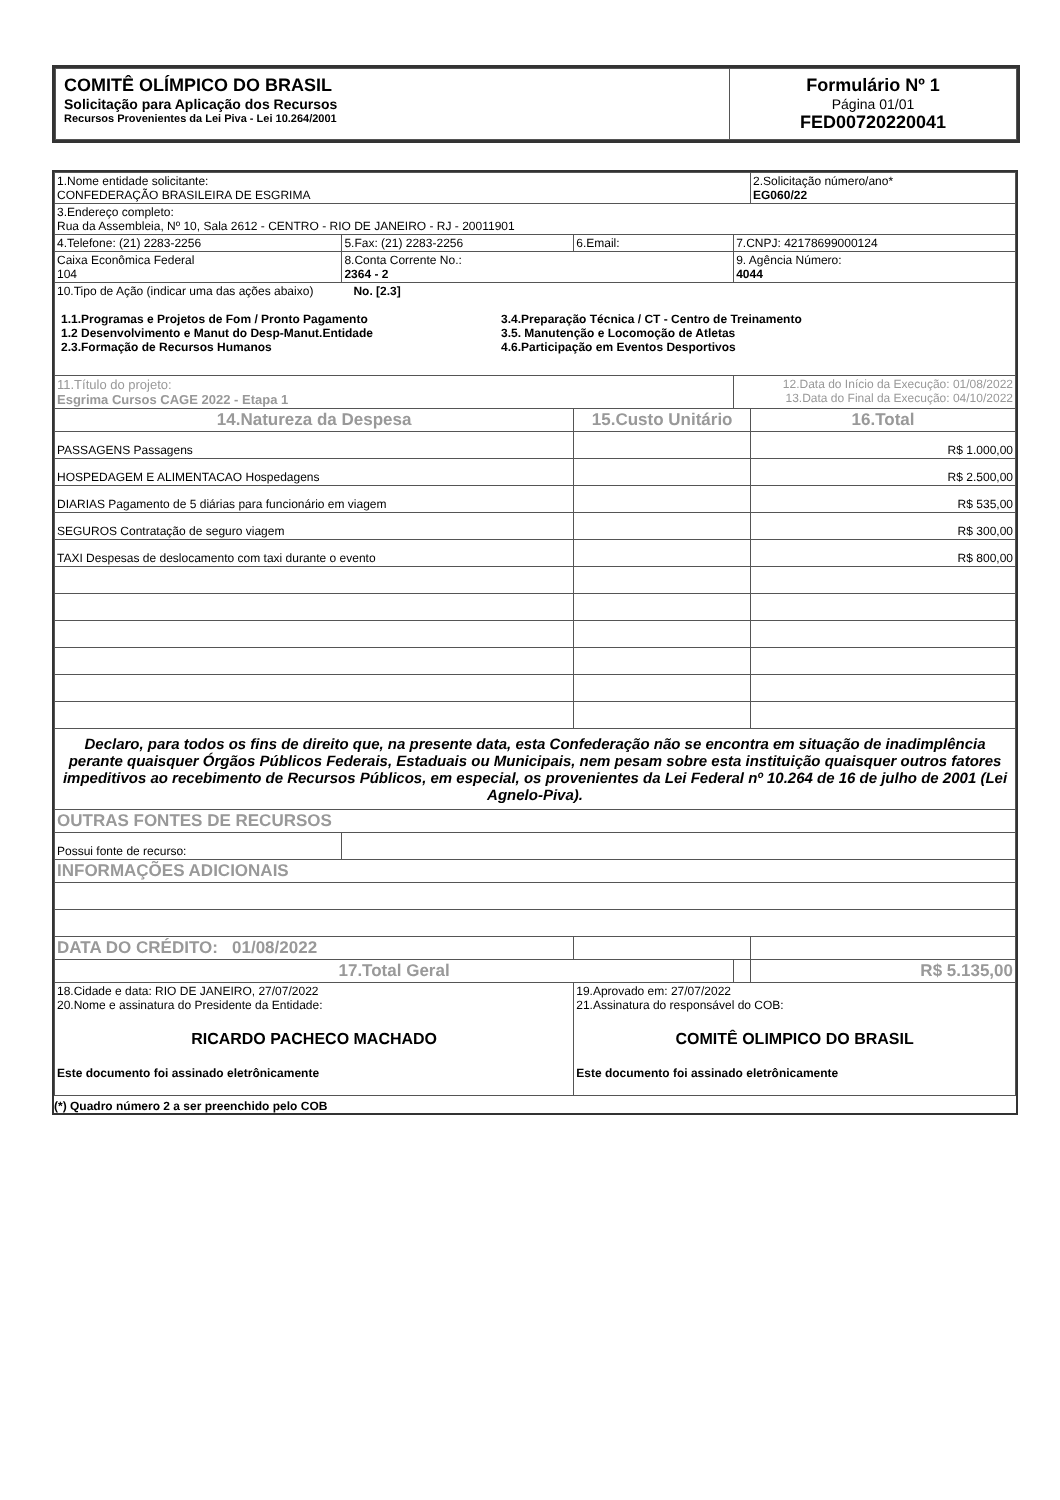| COMITÊ OLÍMPICO DO BRASIL Solicitação para Aplicação dos Recursos Recursos Provenientes da Lei Piva - Lei 10.264/2001 | Formulário Nº 1 Página 01/01 FED00720220041 |
| 1.Nome entidade solicitante: CONFEDERAÇÃO BRASILEIRA DE ESGRIMA | | | | 2.Solicitação número/ano* EG060/22 |
| 3.Endereço completo: Rua da Assembleia, Nº 10, Sala 2612 - CENTRO - RIO DE JANEIRO - RJ - 20011901 | | | | |
| 4.Telefone: (21) 2283-2256 | 5.Fax: (21) 2283-2256 | 6.Email: | 7.CNPJ: 42178699000124 | |
| Caixa Econômica Federal 104 | 8.Conta Corrente No.: 2364 - 2 | | 9. Agência Número: 4044 | |
| 10.Tipo de Ação (indicar uma das ações abaixo) No. [2.3] 1.1.Programas e Projetos de Fom / Pronto Pagamento 1.2 Desenvolvimento e Manut do Desp-Manut.Entidade 2.3.Formação de Recursos Humanos 3.4.Preparação Técnica / CT - Centro de Treinamento 3.5. Manutenção e Locomoção de Atletas 4.6.Participação em Eventos Desportivos | | | | |
| 11.Título do projeto: Esgrima Cursos CAGE 2022 - Etapa 1 | | | 12.Data do Início da Execução: 01/08/2022 13.Data do Final da Execução: 04/10/2022 | |
| 14.Natureza da Despesa | | 15.Custo Unitário | | 16.Total |
| PASSAGENS Passagens | | | | R$ 1.000,00 |
| HOSPEDAGEM E ALIMENTACAO Hospedagens | | | | R$ 2.500,00 |
| DIARIAS Pagamento de 5 diárias para funcionário em viagem | | | | R$ 535,00 |
| SEGUROS Contratação de seguro viagem | | | | R$ 300,00 |
| TAXI Despesas de deslocamento com taxi durante o evento | | | | R$ 800,00 |
| Declaro, para todos os fins de direito que, na presente data, esta Confederação não se encontra em situação de inadimplência perante quaisquer Órgãos Públicos Federais, Estaduais ou Municipais, nem pesam sobre esta instituição quaisquer outros fatores impeditivos ao recebimento de Recursos Públicos, em especial, os provenientes da Lei Federal nº 10.264 de 16 de julho de 2001 (Lei Agnelo-Piva). | | | | |
| OUTRAS FONTES DE RECURSOS | | | | |
| Possui fonte de recurso: | | | | |
| INFORMAÇÕES ADICIONAIS | | | | |
| DATA DO CRÉDITO: 01/08/2022 | | | | |
| 17.Total Geral | | | | R$ 5.135,00 |
| 18.Cidade e data: RIO DE JANEIRO, 27/07/2022 20.Nome e assinatura do Presidente da Entidade: RICARDO PACHECO MACHADO Este documento foi assinado eletrônicamente | | 19.Aprovado em: 27/07/2022 21.Assinatura do responsável do COB: COMITÊ OLIMPICO DO BRASIL Este documento foi assinado eletrônicamente | | |
(*) Quadro número 2 a ser preenchido pelo COB